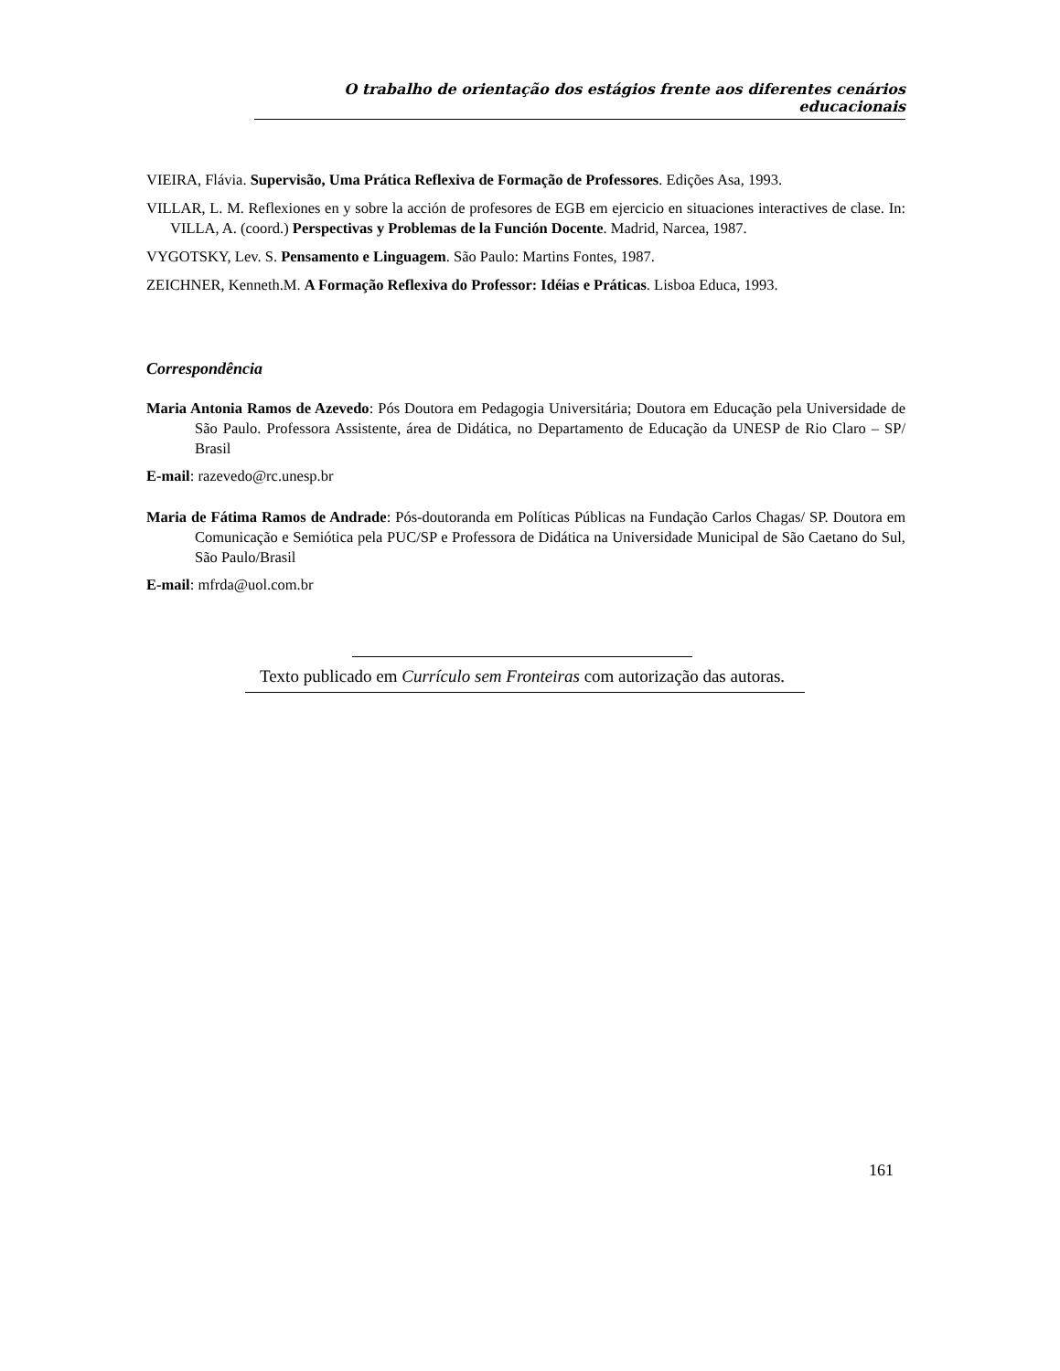O trabalho de orientação dos estágios frente aos diferentes cenários educacionais
VIEIRA, Flávia. Supervisão, Uma Prática Reflexiva de Formação de Professores. Edições Asa, 1993.
VILLAR, L. M. Reflexiones en y sobre la acción de profesores de EGB em ejercicio en situaciones interactives de clase. In: VILLA, A. (coord.) Perspectivas y Problemas de la Función Docente. Madrid, Narcea, 1987.
VYGOTSKY, Lev. S. Pensamento e Linguagem. São Paulo: Martins Fontes, 1987.
ZEICHNER, Kenneth.M. A Formação Reflexiva do Professor: Idéias e Práticas. Lisboa Educa, 1993.
Correspondência
Maria Antonia Ramos de Azevedo: Pós Doutora em Pedagogia Universitária; Doutora em Educação pela Universidade de São Paulo. Professora Assistente, área de Didática, no Departamento de Educação da UNESP de Rio Claro – SP/ Brasil
E-mail: razevedo@rc.unesp.br
Maria de Fátima Ramos de Andrade: Pós-doutoranda em Políticas Públicas na Fundação Carlos Chagas/ SP. Doutora em Comunicação e Semiótica pela PUC/SP e Professora de Didática na Universidade Municipal de São Caetano do Sul, São Paulo/Brasil
E-mail: mfrda@uol.com.br
Texto publicado em Currículo sem Fronteiras com autorização das autoras.
161